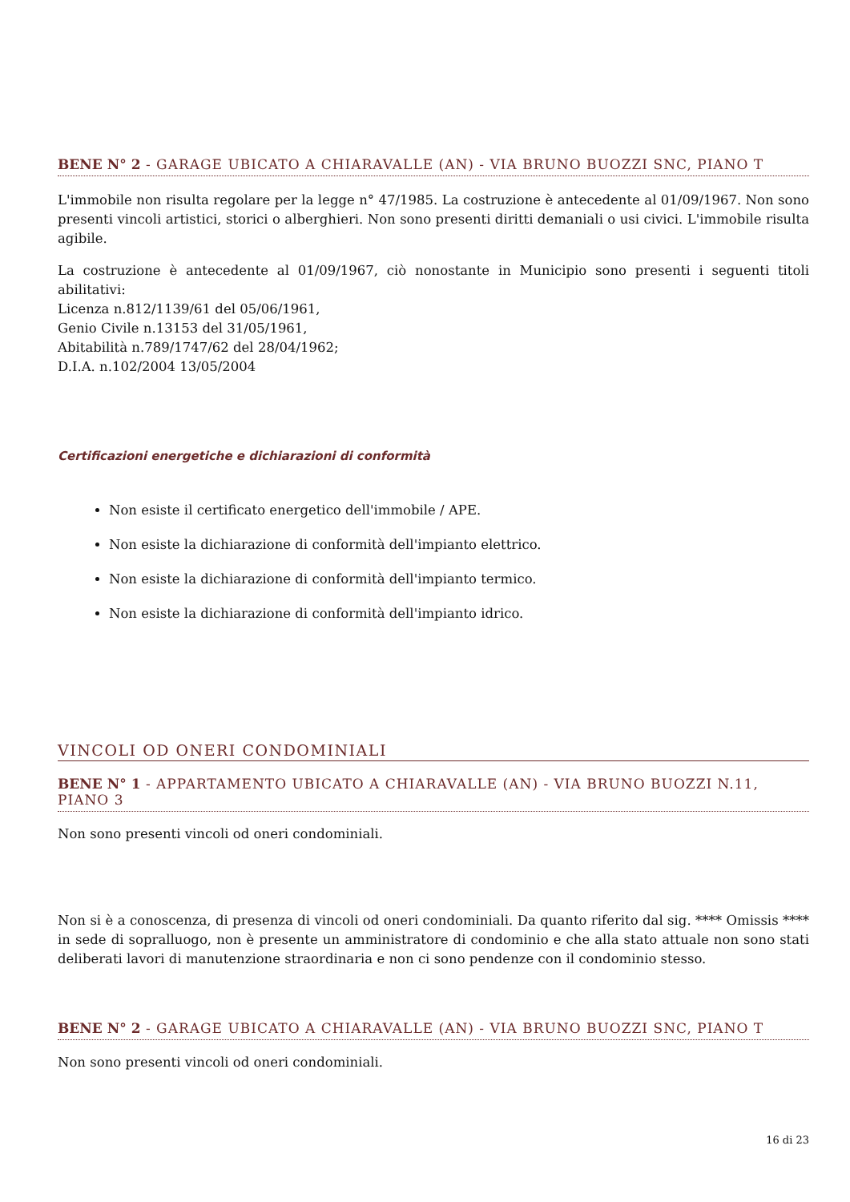BENE N° 2 - GARAGE UBICATO A CHIARAVALLE (AN) - VIA BRUNO BUOZZI SNC, PIANO T
L'immobile non risulta regolare per la legge n° 47/1985. La costruzione è antecedente al 01/09/1967. Non sono presenti vincoli artistici, storici o alberghieri. Non sono presenti diritti demaniali o usi civici. L'immobile risulta agibile.
La costruzione è antecedente al 01/09/1967, ciò nonostante in Municipio sono presenti i seguenti titoli abilitativi:
Licenza n.812/1139/61 del 05/06/1961,
Genio Civile n.13153 del 31/05/1961,
Abitabilità n.789/1747/62 del 28/04/1962;
D.I.A. n.102/2004 13/05/2004
Certificazioni energetiche e dichiarazioni di conformità
Non esiste il certificato energetico dell'immobile / APE.
Non esiste la dichiarazione di conformità dell'impianto elettrico.
Non esiste la dichiarazione di conformità dell'impianto termico.
Non esiste la dichiarazione di conformità dell'impianto idrico.
VINCOLI OD ONERI CONDOMINIALI
BENE N° 1 - APPARTAMENTO UBICATO A CHIARAVALLE (AN) - VIA BRUNO BUOZZI N.11, PIANO 3
Non sono presenti vincoli od oneri condominiali.
Non si è a conoscenza, di presenza di vincoli od oneri condominiali. Da quanto riferito dal sig. **** Omissis **** in sede di sopralluogo, non è presente un amministratore di condominio e che alla stato attuale non sono stati deliberati lavori di manutenzione straordinaria e non ci sono pendenze con il condominio stesso.
BENE N° 2 - GARAGE UBICATO A CHIARAVALLE (AN) - VIA BRUNO BUOZZI SNC, PIANO T
Non sono presenti vincoli od oneri condominiali.
16 di 23